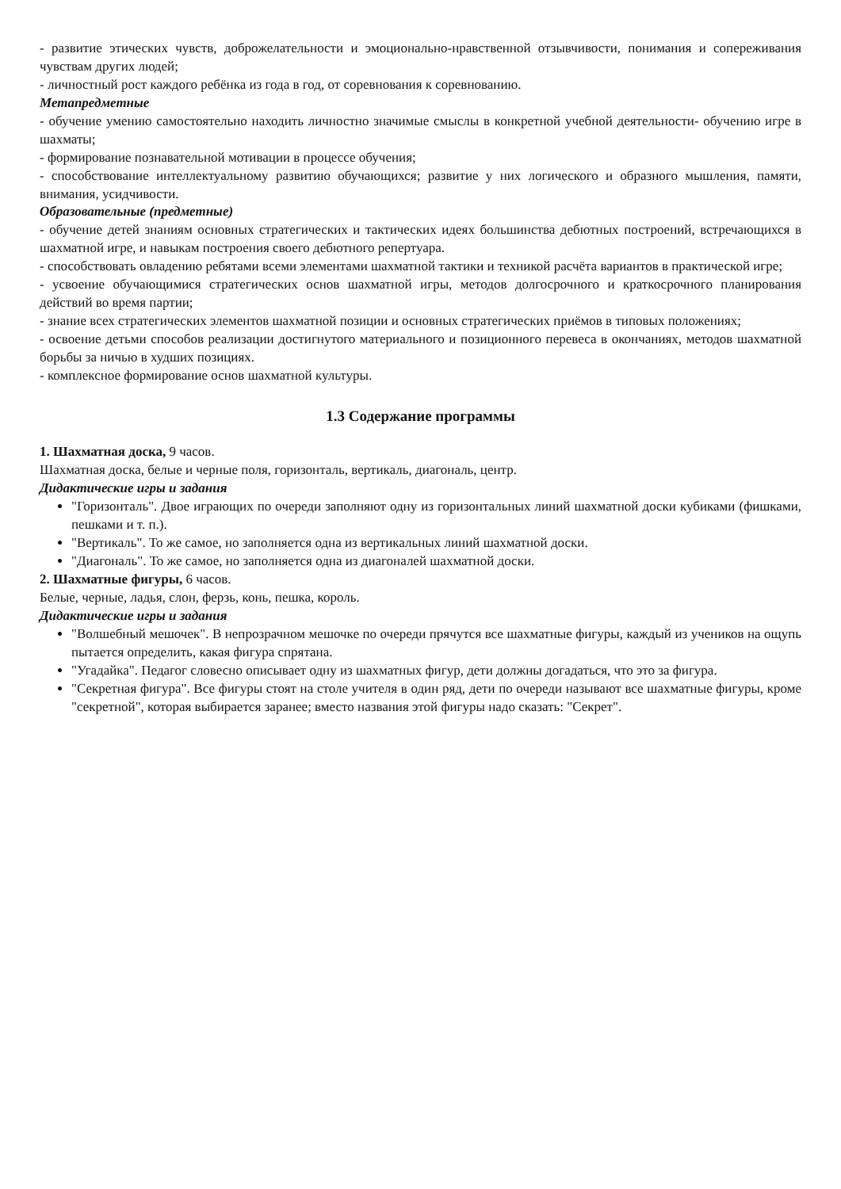- развитие этических чувств, доброжелательности и эмоционально-нравственной отзывчивости, понимания и сопереживания чувствам других людей;
- личностный рост каждого ребёнка из года в год, от соревнования к соревнованию.
Метапредметные
- обучение умению самостоятельно находить личностно значимые смыслы в конкретной учебной деятельности- обучению игре в шахматы;
- формирование познавательной мотивации в процессе обучения;
- способствование интеллектуальному развитию обучающихся; развитие у них логического и образного мышления, памяти, внимания, усидчивости.
Образовательные (предметные)
- обучение детей знаниям основных стратегических и тактических идеях большинства дебютных построений, встречающихся в шахматной игре, и навыкам построения своего дебютного репертуара.
- способствовать овладению ребятами всеми элементами шахматной тактики и техникой расчёта вариантов в практической игре;
- усвоение обучающимися стратегических основ шахматной игры, методов долгосрочного и краткосрочного планирования действий во время партии;
- знание всех стратегических элементов шахматной позиции и основных стратегических приёмов в типовых положениях;
- освоение детьми способов реализации достигнутого материального и позиционного перевеса в окончаниях, методов шахматной борьбы за ничью в худших позициях.
- комплексное формирование основ шахматной культуры.
1.3 Содержание программы
1. Шахматная доска, 9 часов.
Шахматная доска, белые и черные поля, горизонталь, вертикаль, диагональ, центр.
Дидактические игры и задания
"Горизонталь". Двое играющих по очереди заполняют одну из горизонтальных линий шахматной доски кубиками (фишками, пешками и т. п.).
"Вертикаль". То же самое, но заполняется одна из вертикальных линий шахматной доски.
"Диагональ". То же самое, но заполняется одна из диагоналей шахматной доски.
2. Шахматные фигуры, 6 часов.
Белые, черные, ладья, слон, ферзь, конь, пешка, король.
Дидактические игры и задания
"Волшебный мешочек". В непрозрачном мешочке по очереди прячутся все шахматные фигуры, каждый из учеников на ощупь пытается определить, какая фигура спрятана.
"Угадайка". Педагог словесно описывает одну из шахматных фигур, дети должны догадаться, что это за фигура.
"Секретная фигура". Все фигуры стоят на столе учителя в один ряд, дети по очереди называют все шахматные фигуры, кроме "секретной", которая выбирается заранее; вместо названия этой фигуры надо сказать: "Секрет".